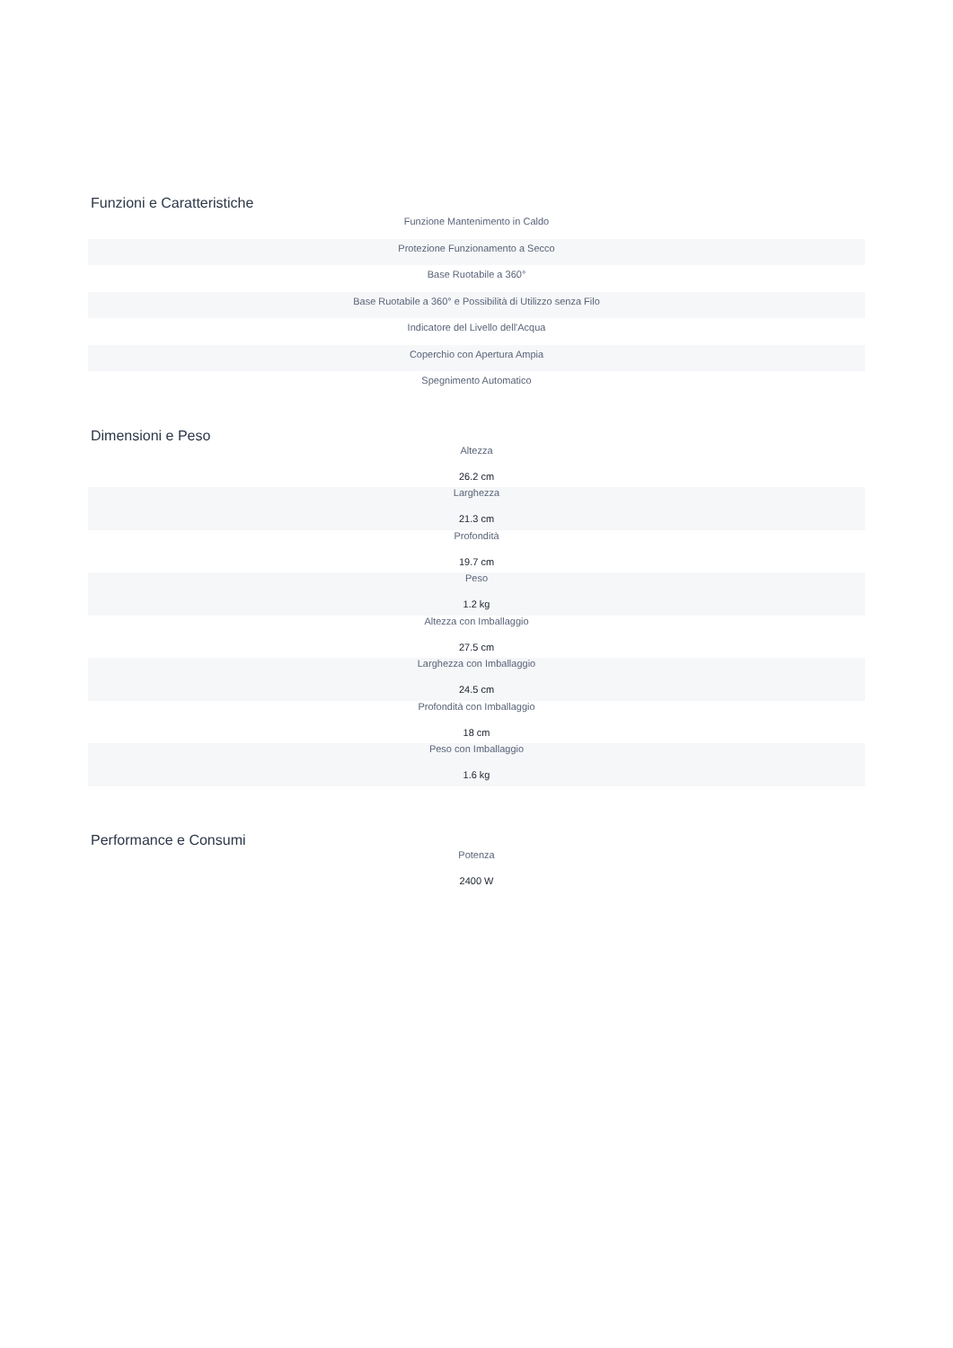Funzioni e Caratteristiche
| Funzione Mantenimento in Caldo |
| Protezione Funzionamento a Secco |
| Base Ruotabile a 360° |
| Base Ruotabile a 360° e Possibilità di Utilizzo senza Filo |
| Indicatore del Livello dell'Acqua |
| Coperchio con Apertura Ampia |
| Spegnimento Automatico |
Dimensioni e Peso
| Altezza 26.2 cm |
| Larghezza 21.3 cm |
| Profondità 19.7 cm |
| Peso 1.2 kg |
| Altezza con Imballaggio 27.5 cm |
| Larghezza con Imballaggio 24.5 cm |
| Profondità con Imballaggio 18 cm |
| Peso con Imballaggio 1.6 kg |
Performance e Consumi
| Potenza 2400 W |